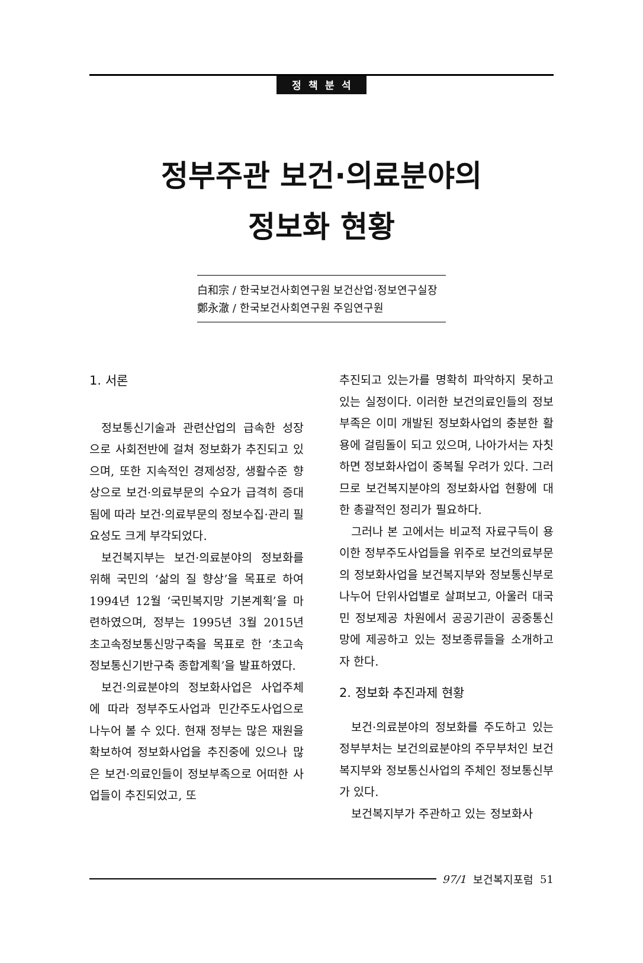정책분석
정부주관 보건·의료분야의
정보화 현황
白和宗 / 한국보건사회연구원 보건산업·정보연구실장
鄭永澈 / 한국보건사회연구원 주임연구원
1. 서론
정보통신기술과 관련산업의 급속한 성장으로 사회전반에 걸쳐 정보화가 추진되고 있으며, 또한 지속적인 경제성장, 생활수준 향상으로 보건·의료부문의 수요가 급격히 증대됨에 따라 보건·의료부문의 정보수집·관리 필요성도 크게 부각되었다.
보건복지부는 보건·의료분야의 정보화를 위해 국민의 ‘삶의 질 향상’을 목표로 하여 1994년 12월 ‘국민복지망 기본계획’을 마련하였으며, 정부는 1995년 3월 2015년 초고속정보통신망구축을 목표로 한 ‘초고속정보통신기반구축 종합계획’을 발표하였다.
보건·의료분야의 정보화사업은 사업주체에 따라 정부주도사업과 민간주도사업으로 나누어 볼 수 있다. 현재 정부는 많은 재원을 확보하여 정보화사업을 추진중에 있으나 많은 보건·의료인들이 정보부족으로 어떠한 사업들이 추진되었고, 또
추진되고 있는가를 명확히 파악하지 못하고 있는 실정이다. 이러한 보건의료인들의 정보부족은 이미 개발된 정보화사업의 충분한 활용에 걸림돌이 되고 있으며, 나아가서는 자칫하면 정보화사업이 중복될 우려가 있다. 그러므로 보건복지분야의 정보화사업 현황에 대한 총괄적인 정리가 필요하다.
그러나 본 고에서는 비교적 자료구득이 용이한 정부주도사업들을 위주로 보건의료부문의 정보화사업을 보건복지부와 정보통신부로 나누어 단위사업별로 살펴보고, 아울러 대국민 정보제공 차원에서 공공기관이 공중통신망에 제공하고 있는 정보종류들을 소개하고자 한다.
2. 정보화 추진과제 현황
보건·의료분야의 정보화를 주도하고 있는 정부부처는 보건의료분야의 주무부처인 보건복지부와 정보통신사업의 주체인 정보통신부가 있다.
보건복지부가 주관하고 있는 정보화사
97/1 보건복지포럼 51